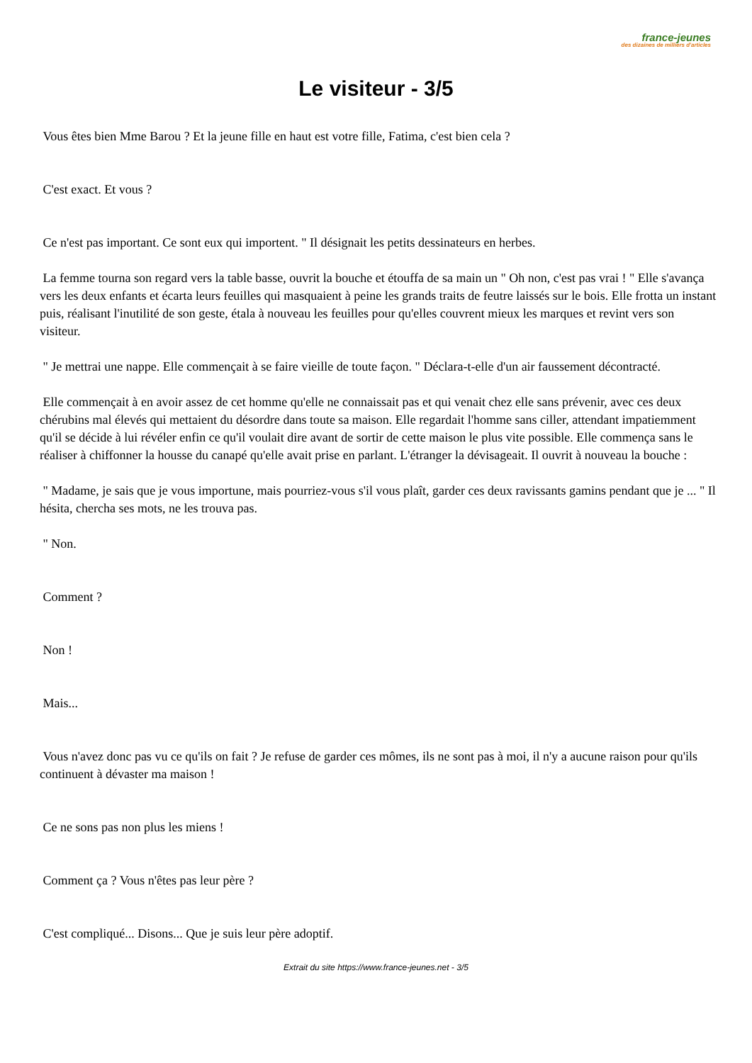france-jeunes
des dizaines de milliers d'articles
Le visiteur - 3/5
Vous êtes bien Mme Barou ? Et la jeune fille en haut est votre fille, Fatima, c'est bien cela ?
C'est exact. Et vous ?
Ce n'est pas important. Ce sont eux qui importent. " Il désignait les petits dessinateurs en herbes.
La femme tourna son regard vers la table basse, ouvrit la bouche et étouffa de sa main un " Oh non, c'est pas vrai ! " Elle s'avança vers les deux enfants et écarta leurs feuilles qui masquaient à peine les grands traits de feutre laissés sur le bois. Elle frotta un instant puis, réalisant l'inutilité de son geste, étala à nouveau les feuilles pour qu'elles couvrent mieux les marques et revint vers son visiteur.
" Je mettrai une nappe. Elle commençait à se faire vieille de toute façon. " Déclara-t-elle d'un air faussement décontracté.
Elle commençait à en avoir assez de cet homme qu'elle ne connaissait pas et qui venait chez elle sans prévenir, avec ces deux chérubins mal élevés qui mettaient du désordre dans toute sa maison. Elle regardait l'homme sans ciller, attendant impatiemment qu'il se décide à lui révéler enfin ce qu'il voulait dire avant de sortir de cette maison le plus vite possible. Elle commença sans le réaliser à chiffonner la housse du canapé qu'elle avait prise en parlant. L'étranger la dévisageait. Il ouvrit à nouveau la bouche :
" Madame, je sais que je vous importune, mais pourriez-vous s'il vous plaît, garder ces deux ravissants gamins pendant que je ... " Il hésita, chercha ses mots, ne les trouva pas.
" Non.
Comment ?
Non !
Mais...
Vous n'avez donc pas vu ce qu'ils on fait ? Je refuse de garder ces mômes, ils ne sont pas à moi, il n'y a aucune raison pour qu'ils continuent à dévaster ma maison !
Ce ne sons pas non plus les miens !
Comment ça ? Vous n'êtes pas leur père ?
C'est compliqué... Disons... Que je suis leur père adoptif.
Extrait du site https://www.france-jeunes.net - 3/5